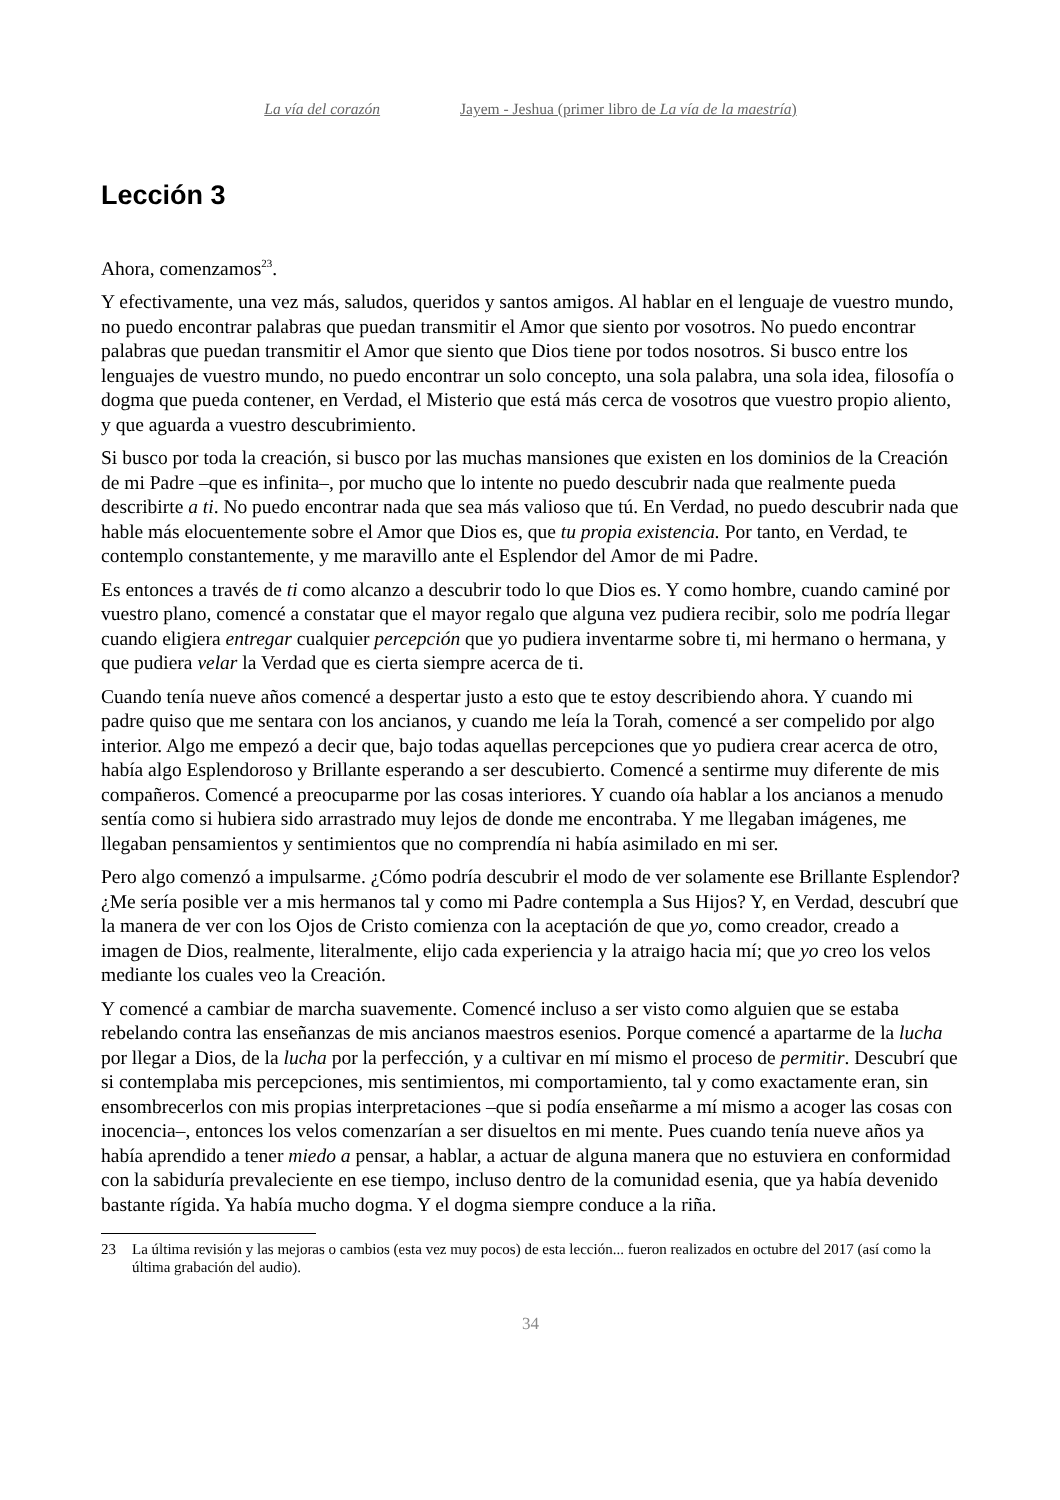La vía del corazón Jayem - Jeshua (primer libro de La vía de la maestría)
Lección 3
Ahora, comenzamos<sup>23</sup>.
Y efectivamente, una vez más, saludos, queridos y santos amigos. Al hablar en el lenguaje de vuestro mundo, no puedo encontrar palabras que puedan transmitir el Amor que siento por vosotros. No puedo encontrar palabras que puedan transmitir el Amor que siento que Dios tiene por todos nosotros. Si busco entre los lenguajes de vuestro mundo, no puedo encontrar un solo concepto, una sola palabra, una sola idea, filosofía o dogma que pueda contener, en Verdad, el Misterio que está más cerca de vosotros que vuestro propio aliento, y que aguarda a vuestro descubrimiento.
Si busco por toda la creación, si busco por las muchas mansiones que existen en los dominios de la Creación de mi Padre –que es infinita–, por mucho que lo intente no puedo descubrir nada que realmente pueda describirte a ti. No puedo encontrar nada que sea más valioso que tú. En Verdad, no puedo descubrir nada que hable más elocuentemente sobre el Amor que Dios es, que tu propia existencia. Por tanto, en Verdad, te contemplo constantemente, y me maravillo ante el Esplendor del Amor de mi Padre.
Es entonces a través de ti como alcanzo a descubrir todo lo que Dios es. Y como hombre, cuando caminé por vuestro plano, comencé a constatar que el mayor regalo que alguna vez pudiera recibir, solo me podría llegar cuando eligiera entregar cualquier percepción que yo pudiera inventarme sobre ti, mi hermano o hermana, y que pudiera velar la Verdad que es cierta siempre acerca de ti.
Cuando tenía nueve años comencé a despertar justo a esto que te estoy describiendo ahora. Y cuando mi padre quiso que me sentara con los ancianos, y cuando me leía la Torah, comencé a ser compelido por algo interior. Algo me empezó a decir que, bajo todas aquellas percepciones que yo pudiera crear acerca de otro, había algo Esplendoroso y Brillante esperando a ser descubierto. Comencé a sentirme muy diferente de mis compañeros. Comencé a preocuparme por las cosas interiores. Y cuando oía hablar a los ancianos a menudo sentía como si hubiera sido arrastrado muy lejos de donde me encontraba. Y me llegaban imágenes, me llegaban pensamientos y sentimientos que no comprendía ni había asimilado en mi ser.
Pero algo comenzó a impulsarme. ¿Cómo podría descubrir el modo de ver solamente ese Brillante Esplendor? ¿Me sería posible ver a mis hermanos tal y como mi Padre contempla a Sus Hijos? Y, en Verdad, descubrí que la manera de ver con los Ojos de Cristo comienza con la aceptación de que yo, como creador, creado a imagen de Dios, realmente, literalmente, elijo cada experiencia y la atraigo hacia mí; que yo creo los velos mediante los cuales veo la Creación.
Y comencé a cambiar de marcha suavemente. Comencé incluso a ser visto como alguien que se estaba rebelando contra las enseñanzas de mis ancianos maestros esenios. Porque comencé a apartarme de la lucha por llegar a Dios, de la lucha por la perfección, y a cultivar en mí mismo el proceso de permitir. Descubrí que si contemplaba mis percepciones, mis sentimientos, mi comportamiento, tal y como exactamente eran, sin ensombrecerlos con mis propias interpretaciones –que si podía enseñarme a mí mismo a acoger las cosas con inocencia–, entonces los velos comenzarían a ser disueltos en mi mente. Pues cuando tenía nueve años ya había aprendido a tener miedo a pensar, a hablar, a actuar de alguna manera que no estuviera en conformidad con la sabiduría prevaleciente en ese tiempo, incluso dentro de la comunidad esenia, que ya había devenido bastante rígida. Ya había mucho dogma. Y el dogma siempre conduce a la riña.
23 La última revisión y las mejoras o cambios (esta vez muy pocos) de esta lección... fueron realizados en octubre del 2017 (así como la última grabación del audio).
34